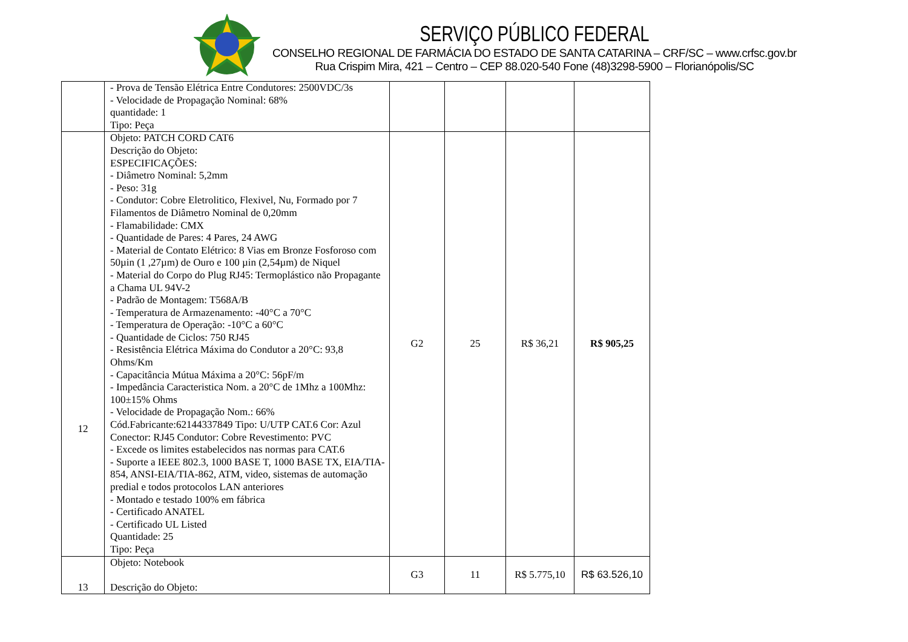SERVIÇO PÚBLICO FEDERAL
CONSELHO REGIONAL DE FARMÁCIA DO ESTADO DE SANTA CATARINA – CRF/SC – www.crfsc.gov.br
Rua Crispim Mira, 421 – Centro – CEP 88.020-540 Fone (48)3298-5900 – Florianópolis/SC
| | - Prova de Tensão Elétrica Entre Condutores: 2500VDC/3s - Velocidade de Propagação Nominal: 68% quantidade: 1 Tipo: Peça | | | | |
| 12 | Objeto: PATCH CORD CAT6 Descrição do Objeto: ESPECIFICAÇÕES: - Diâmetro Nominal: 5,2mm - Peso: 31g - Condutor: Cobre Eletrolitico, Flexivel, Nu, Formado por 7 Filamentos de Diâmetro Nominal de 0,20mm - Flamabilidade: CMX - Quantidade de Pares: 4 Pares, 24 AWG - Material de Contato Elétrico: 8 Vias em Bronze Fosforoso com 50µin (1 ,27µm) de Ouro e 100 µin (2,54µm) de Niquel - Material do Corpo do Plug RJ45: Termoplástico não Propagante a Chama UL 94V-2 - Padrão de Montagem: T568A/B - Temperatura de Armazenamento: -40°C a 70°C - Temperatura de Operação: -10°C a 60°C - Quantidade de Ciclos: 750 RJ45 - Resistência Elétrica Máxima do Condutor a 20°C: 93,8 Ohms/Km - Capacitância Mútua Máxima a 20°C: 56pF/m - Impedância Caracteristica Nom. a 20°C de 1Mhz a 100Mhz: 100±15% Ohms - Velocidade de Propagação Nom.: 66% Cód.Fabricante:62144337849 Tipo: U/UTP CAT.6 Cor: Azul Conector: RJ45 Condutor: Cobre Revestimento: PVC - Excede os limites estabelecidos nas normas para CAT.6 - Suporte a IEEE 802.3, 1000 BASE T, 1000 BASE TX, EIA/TIA-854, ANSI-EIA/TIA-862, ATM, video, sistemas de automação predial e todos protocolos LAN anteriores - Montado e testado 100% em fábrica - Certificado ANATEL - Certificado UL Listed Quantidade: 25 Tipo: Peça | G2 | 25 | R$ 36,21 | R$ 905,25 |
| 13 | Objeto: Notebook Descrição do Objeto: | G3 | 11 | R$ 5.775,10 | R$ 63.526,10 |